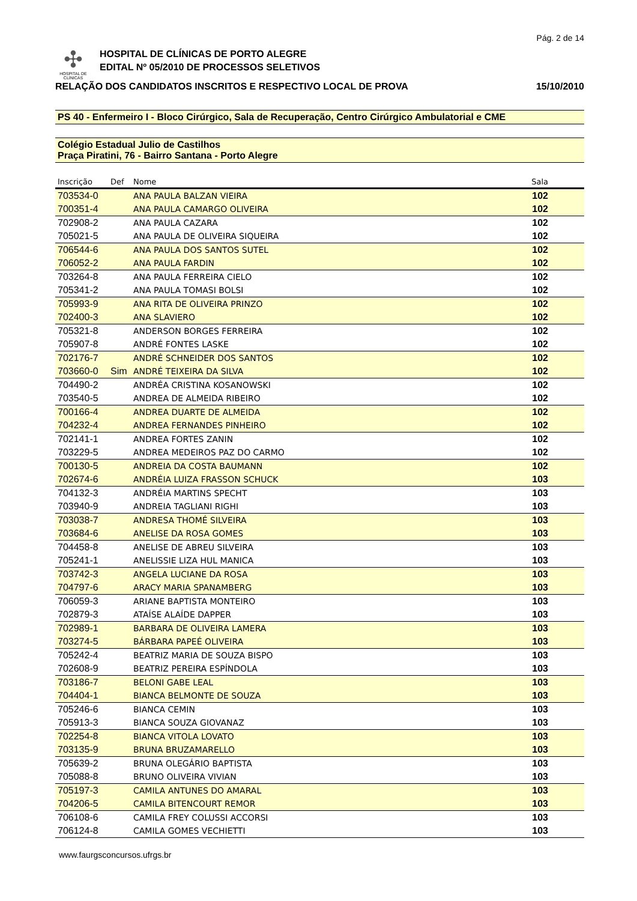Pág. 2 de 14
✣
HOSPITAL DE
CLÍNICAS
HOSPITAL DE CLÍNICAS DE PORTO ALEGRE
EDITAL Nº 05/2010 DE PROCESSOS SELETIVOS
RELAÇÃO DOS CANDIDATOS INSCRITOS E RESPECTIVO LOCAL DE PROVA 15/10/2010
PS 40 - Enfermeiro I - Bloco Cirúrgico, Sala de Recuperação, Centro Cirúrgico Ambulatorial e CME
Colégio Estadual Julio de Castilhos
Praça Piratini, 76 - Bairro Santana - Porto Alegre
| Inscrição | Def | Nome | Sala |
| --- | --- | --- | --- |
| 703534-0 | | ANA PAULA BALZAN VIEIRA | 102 |
| 700351-4 | | ANA PAULA CAMARGO OLIVEIRA | 102 |
| 702908-2 | | ANA PAULA CAZARA | 102 |
| 705021-5 | | ANA PAULA DE OLIVEIRA SIQUEIRA | 102 |
| 706544-6 | | ANA PAULA DOS SANTOS SUTEL | 102 |
| 706052-2 | | ANA PAULA FARDIN | 102 |
| 703264-8 | | ANA PAULA FERREIRA CIELO | 102 |
| 705341-2 | | ANA PAULA TOMASI BOLSI | 102 |
| 705993-9 | | ANA RITA DE OLIVEIRA PRINZO | 102 |
| 702400-3 | | ANA SLAVIERO | 102 |
| 705321-8 | | ANDERSON BORGES FERREIRA | 102 |
| 705907-8 | | ANDRÉ FONTES LASKE | 102 |
| 702176-7 | | ANDRÉ SCHNEIDER DOS SANTOS | 102 |
| 703660-0 | Sim | ANDRÉ TEIXEIRA DA SILVA | 102 |
| 704490-2 | | ANDRÉA CRISTINA KOSANOWSKI | 102 |
| 703540-5 | | ANDREA DE ALMEIDA RIBEIRO | 102 |
| 700166-4 | | ANDREA DUARTE DE ALMEIDA | 102 |
| 704232-4 | | ANDREA FERNANDES PINHEIRO | 102 |
| 702141-1 | | ANDREA FORTES ZANIN | 102 |
| 703229-5 | | ANDREA MEDEIROS PAZ DO CARMO | 102 |
| 700130-5 | | ANDREIA DA COSTA BAUMANN | 102 |
| 702674-6 | | ANDRÉIA LUIZA FRASSON SCHUCK | 103 |
| 704132-3 | | ANDRÉIA MARTINS SPECHT | 103 |
| 703940-9 | | ANDREIA TAGLIANI RIGHI | 103 |
| 703038-7 | | ANDRESA THOMÉ SILVEIRA | 103 |
| 703684-6 | | ANELISE DA ROSA GOMES | 103 |
| 704458-8 | | ANELISE DE ABREU SILVEIRA | 103 |
| 705241-1 | | ANELISSIE LIZA HUL MANICA | 103 |
| 703742-3 | | ANGELA LUCIANE DA ROSA | 103 |
| 704797-6 | | ARACY MARIA SPANAMBERG | 103 |
| 706059-3 | | ARIANE BAPTISTA MONTEIRO | 103 |
| 702879-3 | | ATAÍSE ALAÍDE DAPPER | 103 |
| 702989-1 | | BARBARA DE OLIVEIRA LAMERA | 103 |
| 703274-5 | | BÁRBARA PAPEÉ OLIVEIRA | 103 |
| 705242-4 | | BEATRIZ MARIA DE SOUZA BISPO | 103 |
| 702608-9 | | BEATRIZ PEREIRA ESPÍNDOLA | 103 |
| 703186-7 | | BELONI GABE LEAL | 103 |
| 704404-1 | | BIANCA BELMONTE DE SOUZA | 103 |
| 705246-6 | | BIANCA CEMIN | 103 |
| 705913-3 | | BIANCA SOUZA GIOVANAZ | 103 |
| 702254-8 | | BIANCA VITOLA LOVATO | 103 |
| 703135-9 | | BRUNA BRUZAMARELLO | 103 |
| 705639-2 | | BRUNA OLEGÁRIO BAPTISTA | 103 |
| 705088-8 | | BRUNO OLIVEIRA VIVIAN | 103 |
| 705197-3 | | CAMILA ANTUNES DO AMARAL | 103 |
| 704206-5 | | CAMILA BITENCOURT REMOR | 103 |
| 706108-6 | | CAMILA FREY COLUSSI ACCORSI | 103 |
| 706124-8 | | CAMILA GOMES VECHIETTI | 103 |
www.faurgsconcursos.ufrgs.br